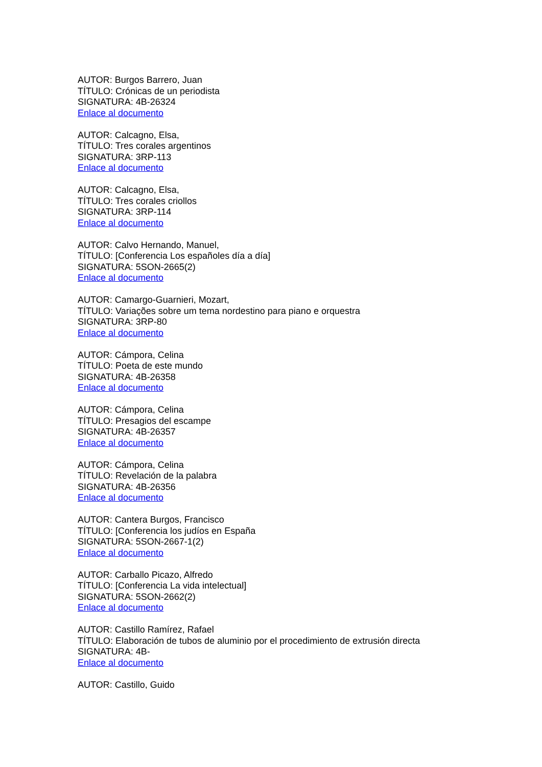AUTOR: Burgos Barrero, Juan
TÍTULO: Crónicas de un periodista
SIGNATURA: 4B-26324
Enlace al documento
AUTOR: Calcagno, Elsa,
TÍTULO: Tres corales argentinos
SIGNATURA: 3RP-113
Enlace al documento
AUTOR: Calcagno, Elsa,
TÍTULO: Tres corales criollos
SIGNATURA: 3RP-114
Enlace al documento
AUTOR: Calvo Hernando, Manuel,
TÍTULO: [Conferencia Los españoles día a día]
SIGNATURA: 5SON-2665(2)
Enlace al documento
AUTOR: Camargo-Guarnieri, Mozart,
TÍTULO: Variações sobre um tema nordestino para piano e orquestra
SIGNATURA: 3RP-80
Enlace al documento
AUTOR: Cámpora, Celina
TÍTULO: Poeta de este mundo
SIGNATURA: 4B-26358
Enlace al documento
AUTOR: Cámpora, Celina
TÍTULO: Presagios del escampe
SIGNATURA: 4B-26357
Enlace al documento
AUTOR: Cámpora, Celina
TÍTULO: Revelación de la palabra
SIGNATURA: 4B-26356
Enlace al documento
AUTOR: Cantera Burgos, Francisco
TÍTULO: [Conferencia los judíos en España
SIGNATURA: 5SON-2667-1(2)
Enlace al documento
AUTOR: Carballo Picazo, Alfredo
TÍTULO: [Conferencia La vida intelectual]
SIGNATURA: 5SON-2662(2)
Enlace al documento
AUTOR: Castillo Ramírez, Rafael
TÍTULO: Elaboración de tubos de aluminio por el procedimiento de extrusión directa
SIGNATURA: 4B-
Enlace al documento
AUTOR: Castillo, Guido